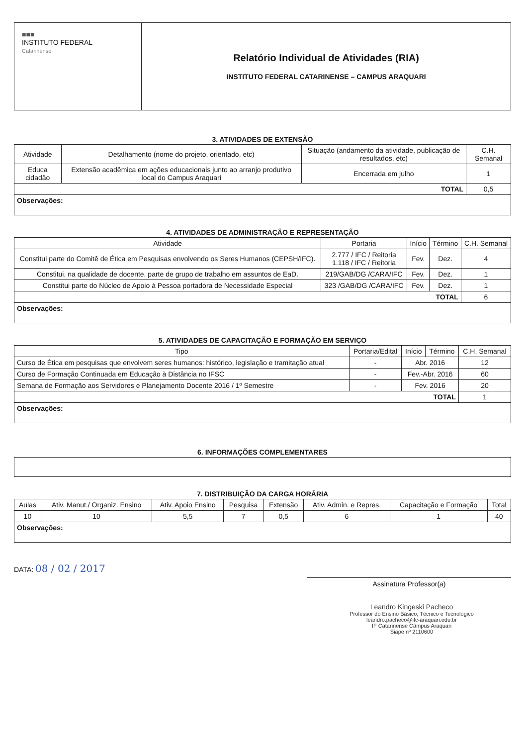| ■■■ INSTITUTO FEDERAL Catarinense | Relatório Individual de Atividades (RIA) INSTITUTO FEDERAL CATARINENSE – CAMPUS ARAQUARI |
3. ATIVIDADES DE EXTENSÃO
| Atividade | Detalhamento (nome do projeto, orientado, etc) | Situação (andamento da atividade, publicação de resultados, etc) | C.H. Semanal |
| --- | --- | --- | --- |
| Educa cidadão | Extensão acadêmica em ações educacionais junto ao arranjo produtivo local do Campus Araquari | Encerrada em julho | 1 |
| TOTAL | | | 0,5 |
| Observações: | | | |
4. ATIVIDADES DE ADMINISTRAÇÃO E REPRESENTAÇÃO
| Atividade | Portaria | Início | Término | C.H. Semanal |
| --- | --- | --- | --- | --- |
| Constitui parte do Comitê de Ética em Pesquisas envolvendo os Seres Humanos (CEPSH/IFC). | 2.777 / IFC / Reitoria 1.118 / IFC / Reitoria | Fev. | Dez. | 4 |
| Constitui, na qualidade de docente, parte de grupo de trabalho em assuntos de EaD. | 219/GAB/DG /CARA/IFC | Fev. | Dez. | 1 |
| Constitui parte do Núcleo de Apoio à Pessoa portadora de Necessidade Especial | 323 /GAB/DG /CARA/IFC | Fev. | Dez. | 1 |
| TOTAL | | | | 6 |
| Observações: | | | | |
5. ATIVIDADES DE CAPACITAÇÃO E FORMAÇÃO EM SERVIÇO
| Tipo | Portaria/Edital | Início | Término | C.H. Semanal |
| --- | --- | --- | --- | --- |
| Curso de Ética em pesquisas que envolvem seres humanos: histórico, legislação e tramitação atual | - | Abr. 2016 | | 12 |
| Curso de Formação Continuada em Educação à Distância no IFSC | - | Fev.-Abr. 2016 | | 60 |
| Semana de Formação aos Servidores e Planejamento Docente 2016 / 1º Semestre | - | Fev. 2016 | | 20 |
| TOTAL | | | | 1 |
| Observações: | | | | |
6. INFORMAÇÕES COMPLEMENTARES
7. DISTRIBUIÇÃO DA CARGA HORÁRIA
| Aulas | Ativ. Manut./ Organiz. Ensino | Ativ. Apoio Ensino | Pesquisa | Extensão | Ativ. Admin. e Repres. | Capacitação e Formação | Total |
| 10 | 10 | 5,5 | 7 | 0,5 | 6 | 1 | 40 |
| Observações: | | | | | | | |
DATA: 08 / 02 / 2017
Assinatura Professor(a)
Leandro Kingeski Pacheco
Professor do Ensino Básico, Técnico e Tecnológico
leandro.pacheco@ifc-araquari.edu.br
IF Catarinense Câmpus Araquari
Siape nº 2110600